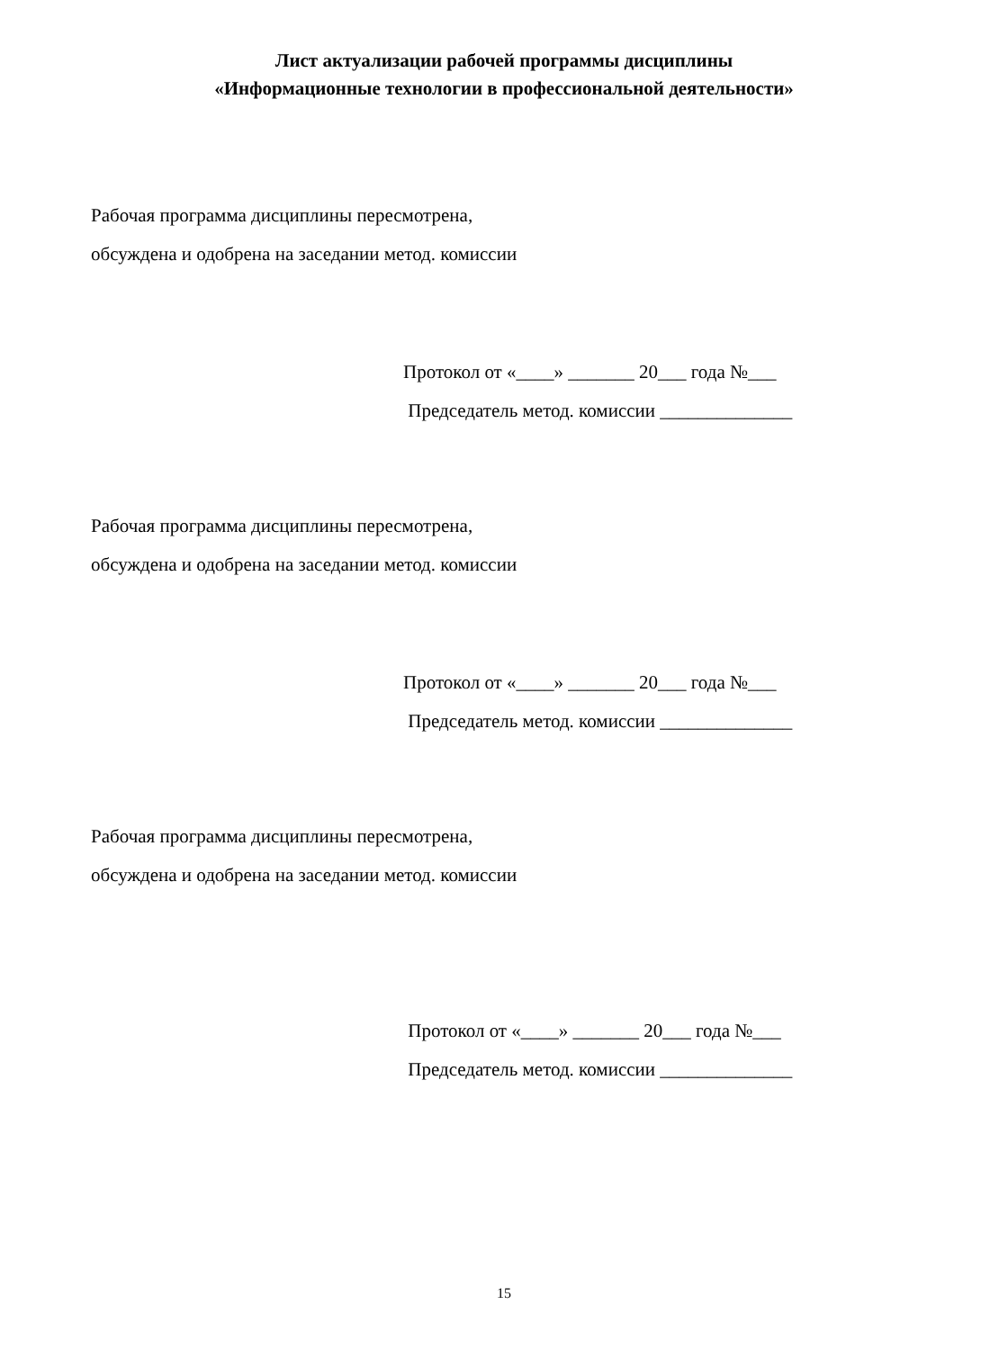Лист актуализации рабочей программы дисциплины
«Информационные технологии в профессиональной деятельности»
Рабочая программа дисциплины пересмотрена,
обсуждена и одобрена на заседании метод. комиссии
Протокол от «____» _______ 20___ года №___
Председатель метод. комиссии ______________
Рабочая программа дисциплины пересмотрена,
обсуждена и одобрена на заседании метод. комиссии
Протокол от «____» _______ 20___ года №___
Председатель метод. комиссии ______________
Рабочая программа дисциплины пересмотрена,
обсуждена и одобрена на заседании метод. комиссии
Протокол от «____» _______ 20___ года №___
Председатель метод. комиссии ______________
15